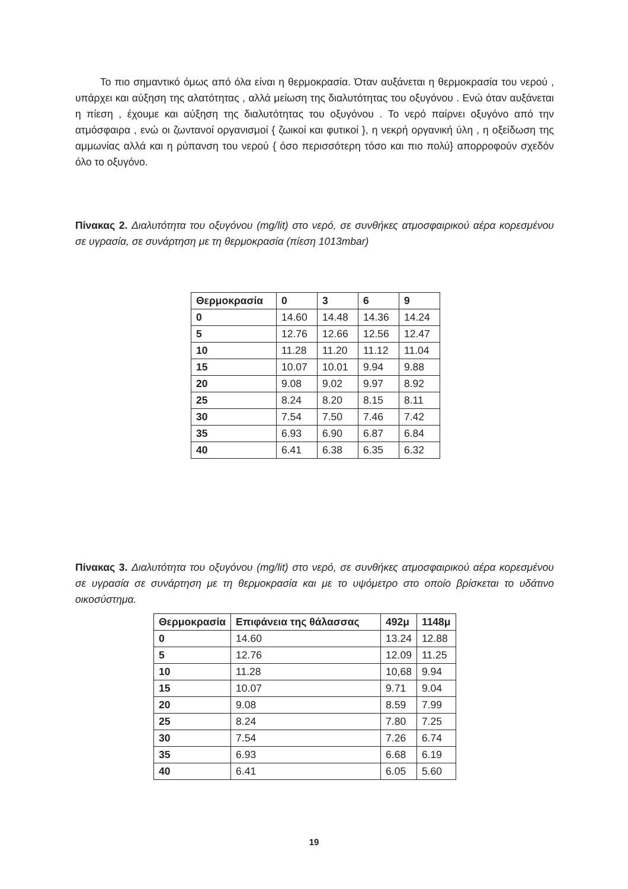Το πιο σημαντικό όμως από όλα είναι η θερμοκρασία. Όταν αυξάνεται η θερμοκρασία του νερού , υπάρχει και αύξηση της αλατότητας , αλλά μείωση της διαλυτότητας του οξυγόνου . Ενώ όταν αυξάνεται η πίεση , έχουμε και αύξηση της διαλυτότητας του οξυγόνου . Το νερό παίρνει οξυγόνο από την ατμόσφαιρα , ενώ οι ζωντανοί οργανισμοί { ζωικοί και φυτικοί }, η νεκρή οργανική ύλη , η οξείδωση της αμμωνίας αλλά και η ρύπανση του νερού { όσο περισσότερη τόσο και πιο πολύ} απορροφούν σχεδόν όλο το οξυγόνο.
Πίνακας 2. Διαλυτότητα του οξυγόνου (mg/lit) στο νερό, σε συνθήκες ατμοσφαιρικού αέρα κορεσμένου σε υγρασία, σε συνάρτηση με τη θερμοκρασία (πίεση 1013mbar)
| Θερμοκρασία | 0 | 3 | 6 | 9 |
| --- | --- | --- | --- | --- |
| 0 | 14.60 | 14.48 | 14.36 | 14.24 |
| 5 | 12.76 | 12.66 | 12.56 | 12.47 |
| 10 | 11.28 | 11.20 | 11.12 | 11.04 |
| 15 | 10.07 | 10.01 | 9.94 | 9.88 |
| 20 | 9.08 | 9.02 | 9.97 | 8.92 |
| 25 | 8.24 | 8.20 | 8.15 | 8.11 |
| 30 | 7.54 | 7.50 | 7.46 | 7.42 |
| 35 | 6.93 | 6.90 | 6.87 | 6.84 |
| 40 | 6.41 | 6.38 | 6.35 | 6.32 |
Πίνακας 3. Διαλυτότητα του οξυγόνου (mg/lit) στο νερό, σε συνθήκες ατμοσφαιρικού αέρα κορεσμένου σε υγρασία σε συνάρτηση με τη θερμοκρασία και με το υψόμετρο στο οποίο βρίσκεται το υδάτινο οικοσύστημα.
| Θερμοκρασία | Επιφάνεια της θάλασσας | 492μ | 1148μ |
| --- | --- | --- | --- |
| 0 | 14.60 | 13.24 | 12.88 |
| 5 | 12.76 | 12.09 | 11.25 |
| 10 | 11.28 | 10,68 | 9.94 |
| 15 | 10.07 | 9.71 | 9.04 |
| 20 | 9.08 | 8.59 | 7.99 |
| 25 | 8.24 | 7.80 | 7.25 |
| 30 | 7.54 | 7.26 | 6.74 |
| 35 | 6.93 | 6.68 | 6.19 |
| 40 | 6.41 | 6.05 | 5.60 |
19